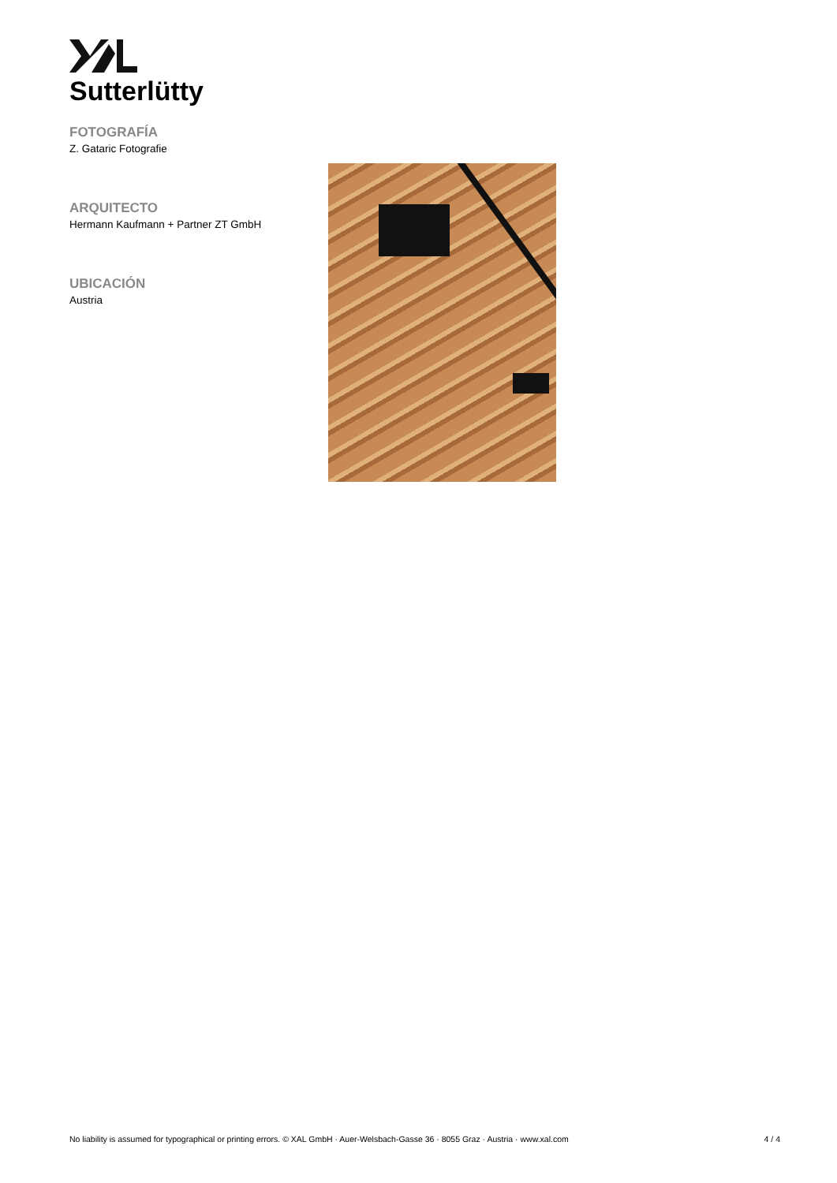Sutterlütty
FOTOGRAFÍA
Z. Gataric Fotografie
ARQUITECTO
Hermann Kaufmann + Partner ZT GmbH
UBICACIÓN
Austria
No liability is assumed for typographical or printing errors. © XAL GmbH · Auer-Welsbach-Gasse 36 · 8055 Graz · Austria · www.xal.com 4 / 4